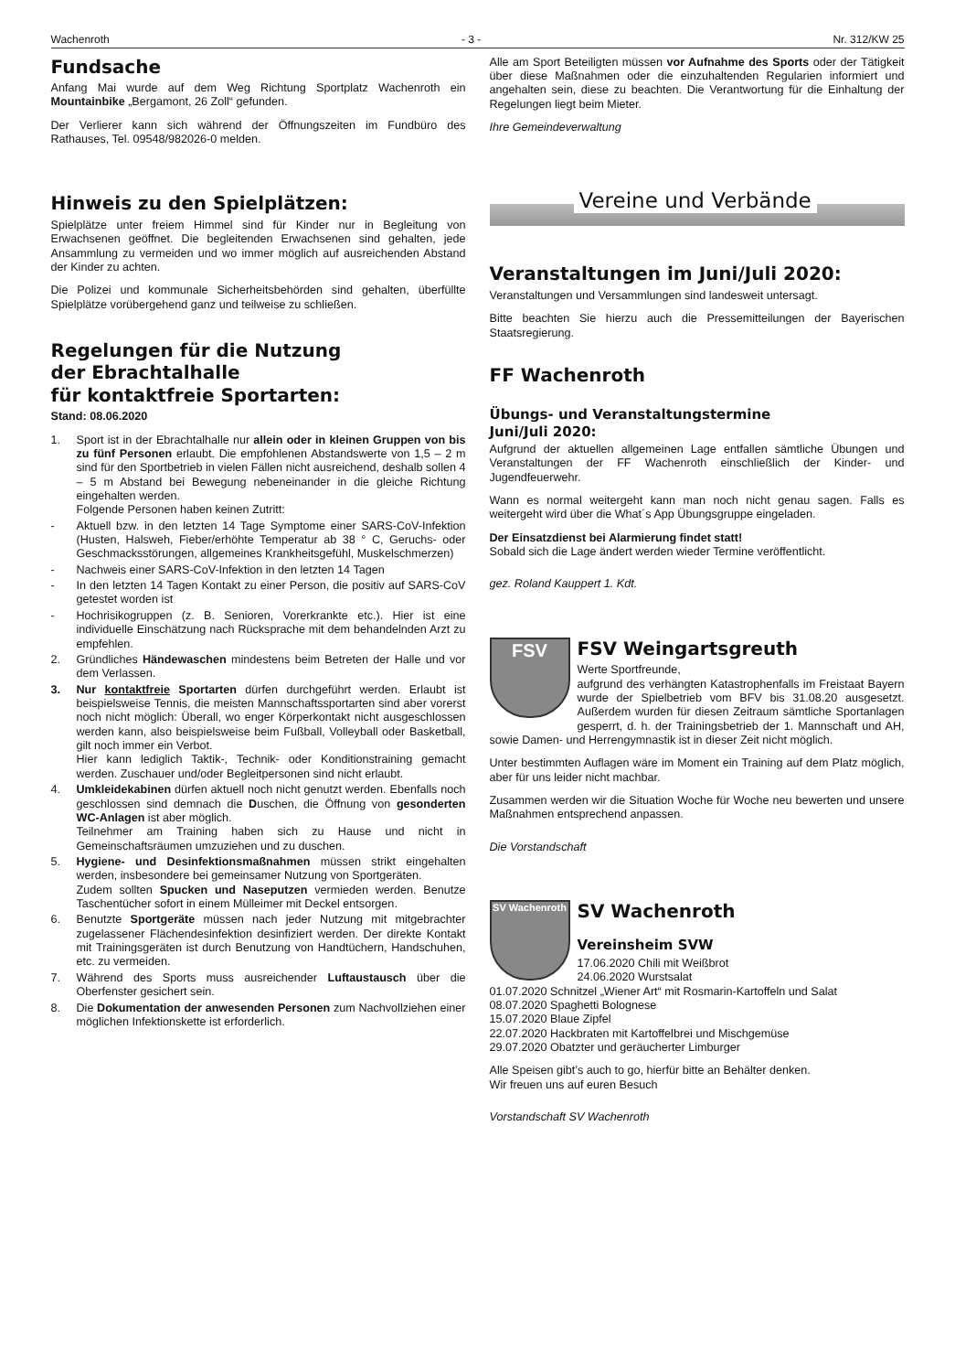Wachenroth - 3 - Nr. 312/KW 25
Fundsache
Anfang Mai wurde auf dem Weg Richtung Sportplatz Wachenroth ein Mountainbike „Bergamont, 26 Zoll“ gefunden.
Der Verlierer kann sich während der Öffnungszeiten im Fundbüro des Rathauses, Tel. 09548/982026-0 melden.
Hinweis zu den Spielplätzen:
Spielplätze unter freiem Himmel sind für Kinder nur in Begleitung von Erwachsenen geöffnet. Die begleitenden Erwachsenen sind gehalten, jede Ansammlung zu vermeiden und wo immer möglich auf ausreichenden Abstand der Kinder zu achten.
Die Polizei und kommunale Sicherheitsbehörden sind gehalten, überfüllte Spielplätze vorübergehend ganz und teilweise zu schließen.
Regelungen für die Nutzung
der Ebrachtalhalle
für kontaktfreie Sportarten:
Stand: 08.06.2020
1. Sport ist in der Ebrachtalhalle nur allein oder in kleinen Gruppen von bis zu fünf Personen erlaubt. Die empfohlenen Abstandswerte von 1,5 – 2 m sind für den Sportbetrieb in vielen Fällen nicht ausreichend, deshalb sollen 4 – 5 m Abstand bei Bewegung nebeneinander in die gleiche Richtung eingehalten werden.
Folgende Personen haben keinen Zutritt:
- Aktuell bzw. in den letzten 14 Tage Symptome einer SARS-CoV-Infektion (Husten, Halsweh, Fieber/erhöhte Temperatur ab 38 ° C, Geruchs- oder Geschmacksstörungen, allgemeines Krankheitsgefühl, Muskelschmerzen)
- Nachweis einer SARS-CoV-Infektion in den letzten 14 Tagen
- In den letzten 14 Tagen Kontakt zu einer Person, die positiv auf SARS-CoV getestet worden ist
- Hochrisikogruppen (z. B. Senioren, Vorerkrankte etc.). Hier ist eine individuelle Einschätzung nach Rücksprache mit dem behandelnden Arzt zu empfehlen.
2. Gründliches Händewaschen mindestens beim Betreten der Halle und vor dem Verlassen.
3. Nur kontaktfreie Sportarten dürfen durchgeführt werden. Erlaubt ist beispielsweise Tennis, die meisten Mannschaftssportarten sind aber vorerst noch nicht möglich: Überall, wo enger Körperkontakt nicht ausgeschlossen werden kann, also beispielsweise beim Fußball, Volleyball oder Basketball, gilt noch immer ein Verbot.
Hier kann lediglich Taktik-, Technik- oder Konditionstraining gemacht werden. Zuschauer und/oder Begleitpersonen sind nicht erlaubt.
4. Umkleidekabinen dürfen aktuell noch nicht genutzt werden. Ebenfalls noch geschlossen sind demnach die Duschen, die Öffnung von gesonderten WC-Anlagen ist aber möglich.
Teilnehmer am Training haben sich zu Hause und nicht in Gemeinschaftsräumen umzuziehen und zu duschen.
5. Hygiene- und Desinfektionsmaßnahmen müssen strikt eingehalten werden, insbesondere bei gemeinsamer Nutzung von Sportgeräten.
Zudem sollten Spucken und Naseputzen vermieden werden. Benutze Taschentücher sofort in einem Mülleimer mit Deckel entsorgen.
6. Benutzte Sportgeräte müssen nach jeder Nutzung mit mitgebrachter zugelassener Flächendesinfektion desinfiziert werden. Der direkte Kontakt mit Trainingsgeräten ist durch Benutzung von Handtüchern, Handschuhen, etc. zu vermeiden.
7. Während des Sports muss ausreichender Luftaustausch über die Oberfenster gesichert sein.
8. Die Dokumentation der anwesenden Personen zum Nachvollziehen einer möglichen Infektionskette ist erforderlich.
Alle am Sport Beteiligten müssen vor Aufnahme des Sports oder der Tätigkeit über diese Maßnahmen oder die einzuhaltenden Regularien informiert und angehalten sein, diese zu beachten. Die Verantwortung für die Einhaltung der Regelungen liegt beim Mieter.
Ihre Gemeindeverwaltung
Vereine und Verbände
Veranstaltungen im Juni/Juli 2020:
Veranstaltungen und Versammlungen sind landesweit untersagt.
Bitte beachten Sie hierzu auch die Pressemitteilungen der Bayerischen Staatsregierung.
FF Wachenroth
Übungs- und Veranstaltungstermine
Juni/Juli 2020:
Aufgrund der aktuellen allgemeinen Lage entfallen sämtliche Übungen und Veranstaltungen der FF Wachenroth einschließlich der Kinder- und Jugendfeuerwehr.
Wann es normal weitergeht kann man noch nicht genau sagen. Falls es weitergeht wird über die What´s App Übungsgruppe eingeladen.
Der Einsatzdienst bei Alarmierung findet statt!
Sobald sich die Lage ändert werden wieder Termine veröffentlicht.
gez. Roland Kauppert 1. Kdt.
FSV
FSV Weingartsgreuth
Werte Sportfreunde,
aufgrund des verhängten Katastrophenfalls im Freistaat Bayern wurde der Spielbetrieb vom BFV bis 31.08.20 ausgesetzt. Außerdem wurden für diesen Zeitraum sämtliche Sportanlagen gesperrt, d. h. der Trainingsbetrieb der 1. Mannschaft und AH, sowie Damen- und Herrengymnastik ist in dieser Zeit nicht möglich.
Unter bestimmten Auflagen wäre im Moment ein Training auf dem Platz möglich, aber für uns leider nicht machbar.
Zusammen werden wir die Situation Woche für Woche neu bewerten und unsere Maßnahmen entsprechend anpassen.
Die Vorstandschaft
SV Wachenroth
SV Wachenroth
Vereinsheim SVW
17.06.2020 Chili mit Weißbrot
24.06.2020 Wurstsalat
01.07.2020 Schnitzel „Wiener Art“ mit Rosmarin-Kartoffeln und Salat
08.07.2020 Spaghetti Bolognese
15.07.2020 Blaue Zipfel
22.07.2020 Hackbraten mit Kartoffelbrei und Mischgemüse
29.07.2020 Obatzter und geräucherter Limburger
Alle Speisen gibt’s auch to go, hierfür bitte an Behälter denken.
Wir freuen uns auf euren Besuch
Vorstandschaft SV Wachenroth